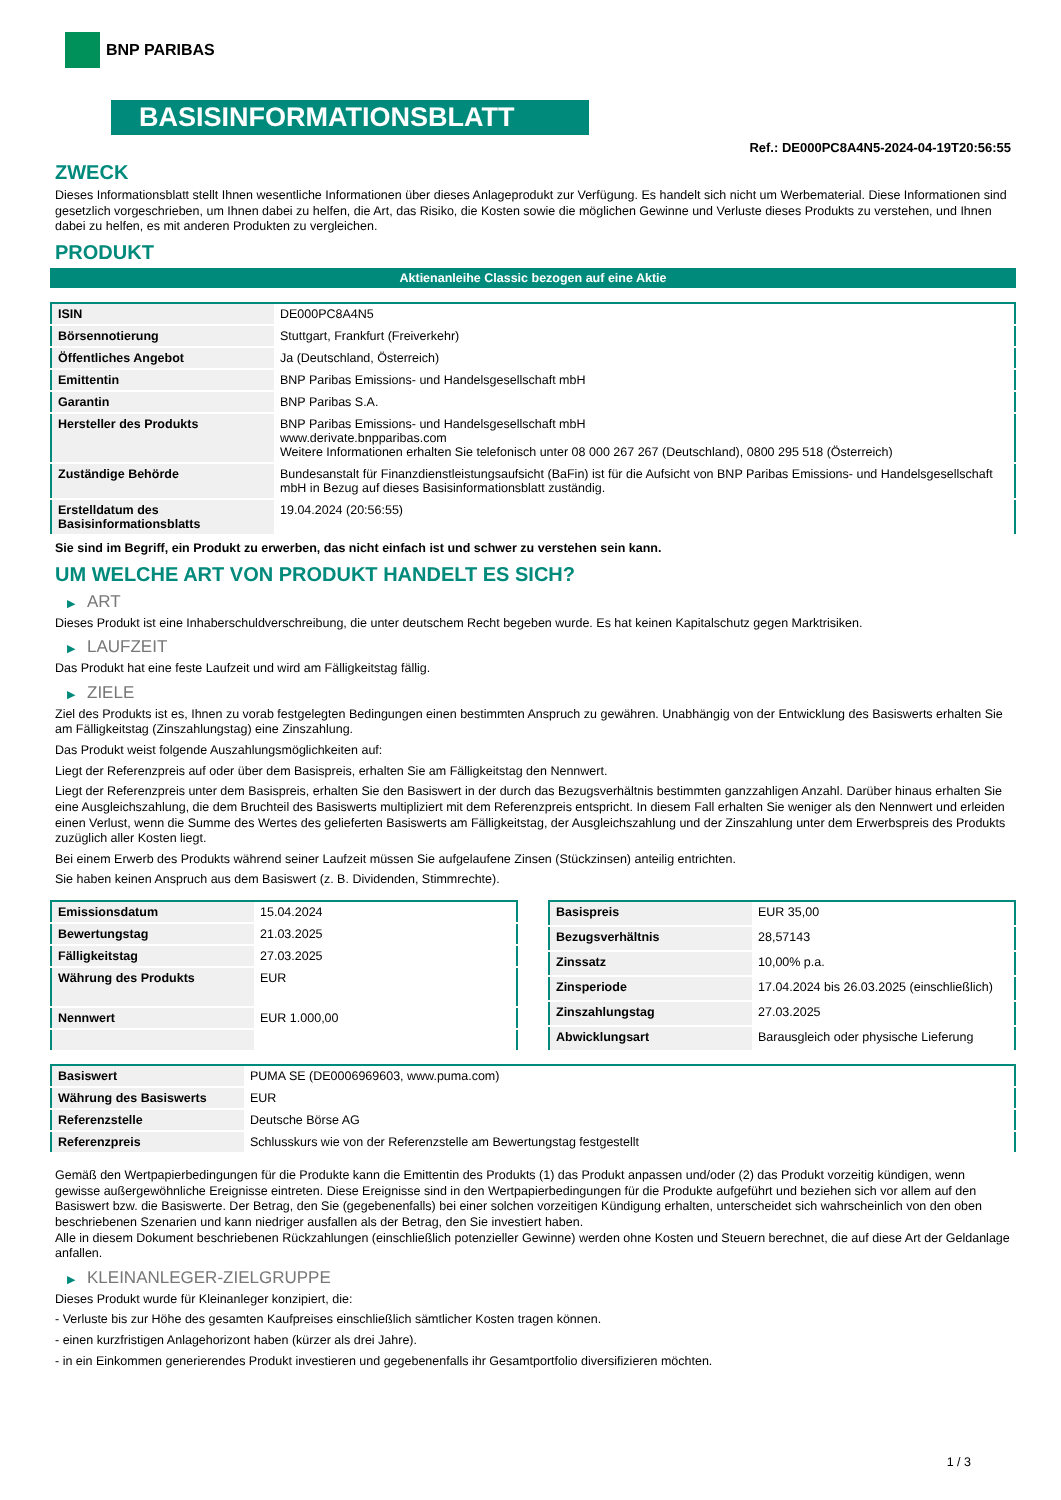BNP PARIBAS
BASISINFORMATIONSBLATT
Ref.: DE000PC8A4N5-2024-04-19T20:56:55
ZWECK
Dieses Informationsblatt stellt Ihnen wesentliche Informationen über dieses Anlageprodukt zur Verfügung. Es handelt sich nicht um Werbematerial. Diese Informationen sind gesetzlich vorgeschrieben, um Ihnen dabei zu helfen, die Art, das Risiko, die Kosten sowie die möglichen Gewinne und Verluste dieses Produkts zu verstehen, und Ihnen dabei zu helfen, es mit anderen Produkten zu vergleichen.
PRODUKT
Aktienanleihe Classic bezogen auf eine Aktie
| ISIN | DE000PC8A4N5 |
| Börsennotierung | Stuttgart, Frankfurt (Freiverkehr) |
| Öffentliches Angebot | Ja (Deutschland, Österreich) |
| Emittentin | BNP Paribas Emissions- und Handelsgesellschaft mbH |
| Garantin | BNP Paribas S.A. |
| Hersteller des Produkts | BNP Paribas Emissions- und Handelsgesellschaft mbH www.derivate.bnpparibas.com Weitere Informationen erhalten Sie telefonisch unter 08 000 267 267 (Deutschland), 0800 295 518 (Österreich) |
| Zuständige Behörde | Bundesanstalt für Finanzdienstleistungsaufsicht (BaFin) ist für die Aufsicht von BNP Paribas Emissions- und Handelsgesellschaft mbH in Bezug auf dieses Basisinformationsblatt zuständig. |
| Erstelldatum des Basisinformationsblatts | 19.04.2024 (20:56:55) |
Sie sind im Begriff, ein Produkt zu erwerben, das nicht einfach ist und schwer zu verstehen sein kann.
UM WELCHE ART VON PRODUKT HANDELT ES SICH?
▶ ART
Dieses Produkt ist eine Inhaberschuldverschreibung, die unter deutschem Recht begeben wurde. Es hat keinen Kapitalschutz gegen Marktrisiken.
▶ LAUFZEIT
Das Produkt hat eine feste Laufzeit und wird am Fälligkeitstag fällig.
▶ ZIELE
Ziel des Produkts ist es, Ihnen zu vorab festgelegten Bedingungen einen bestimmten Anspruch zu gewähren. Unabhängig von der Entwicklung des Basiswerts erhalten Sie am Fälligkeitstag (Zinszahlungstag) eine Zinszahlung.
Das Produkt weist folgende Auszahlungsmöglichkeiten auf:
Liegt der Referenzpreis auf oder über dem Basispreis, erhalten Sie am Fälligkeitstag den Nennwert.
Liegt der Referenzpreis unter dem Basispreis, erhalten Sie den Basiswert in der durch das Bezugsverhältnis bestimmten ganzzahligen Anzahl. Darüber hinaus erhalten Sie eine Ausgleichszahlung, die dem Bruchteil des Basiswerts multipliziert mit dem Referenzpreis entspricht. In diesem Fall erhalten Sie weniger als den Nennwert und erleiden einen Verlust, wenn die Summe des Wertes des gelieferten Basiswerts am Fälligkeitstag, der Ausgleichszahlung und der Zinszahlung unter dem Erwerbspreis des Produkts zuzüglich aller Kosten liegt.
Bei einem Erwerb des Produkts während seiner Laufzeit müssen Sie aufgelaufene Zinsen (Stückzinsen) anteilig entrichten.
Sie haben keinen Anspruch aus dem Basiswert (z. B. Dividenden, Stimmrechte).
| Emissionsdatum | 15.04.2024 |
| Bewertungstag | 21.03.2025 |
| Fälligkeitstag | 27.03.2025 |
| Währung des Produkts | EUR |
| Nennwert | EUR 1.000,00 |
| Basispreis | EUR 35,00 |
| Bezugsverhältnis | 28,57143 |
| Zinssatz | 10,00% p.a. |
| Zinsperiode | 17.04.2024 bis 26.03.2025 (einschließlich) |
| Zinszahlungstag | 27.03.2025 |
| Abwicklungsart | Barausgleich oder physische Lieferung |
| Basiswert | PUMA SE (DE0006969603, www.puma.com) |
| Währung des Basiswerts | EUR |
| Referenzstelle | Deutsche Börse AG |
| Referenzpreis | Schlusskurs wie von der Referenzstelle am Bewertungstag festgestellt |
Gemäß den Wertpapierbedingungen für die Produkte kann die Emittentin des Produkts (1) das Produkt anpassen und/oder (2) das Produkt vorzeitig kündigen, wenn gewisse außergewöhnliche Ereignisse eintreten. Diese Ereignisse sind in den Wertpapierbedingungen für die Produkte aufgeführt und beziehen sich vor allem auf den Basiswert bzw. die Basiswerte. Der Betrag, den Sie (gegebenenfalls) bei einer solchen vorzeitigen Kündigung erhalten, unterscheidet sich wahrscheinlich von den oben beschriebenen Szenarien und kann niedriger ausfallen als der Betrag, den Sie investiert haben.
Alle in diesem Dokument beschriebenen Rückzahlungen (einschließlich potenzieller Gewinne) werden ohne Kosten und Steuern berechnet, die auf diese Art der Geldanlage anfallen.
▶ KLEINANLEGER-ZIELGRUPPE
Dieses Produkt wurde für Kleinanleger konzipiert, die:
- Verluste bis zur Höhe des gesamten Kaufpreises einschließlich sämtlicher Kosten tragen können.
- einen kurzfristigen Anlagehorizont haben (kürzer als drei Jahre).
- in ein Einkommen generierendes Produkt investieren und gegebenenfalls ihr Gesamtportfolio diversifizieren möchten.
1 / 3